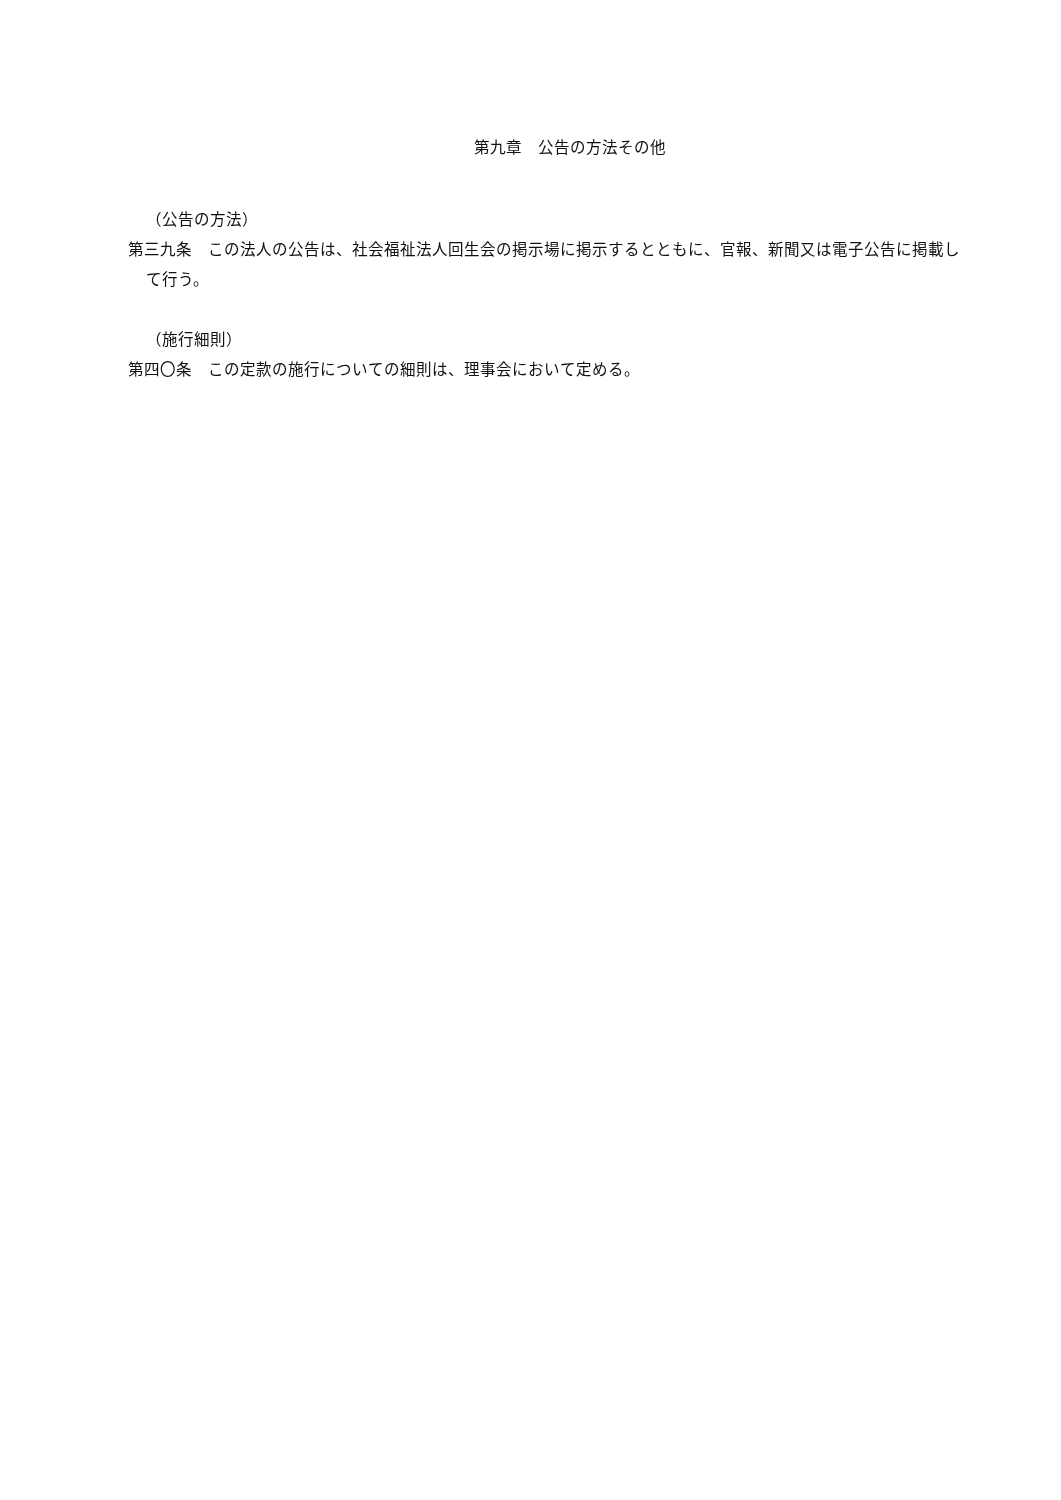第九章　公告の方法その他
（公告の方法）
第三九条　この法人の公告は、社会福祉法人回生会の掲示場に掲示するとともに、官報、新聞又は電子公告に掲載して行う。
（施行細則）
第四〇条　この定款の施行についての細則は、理事会において定める。